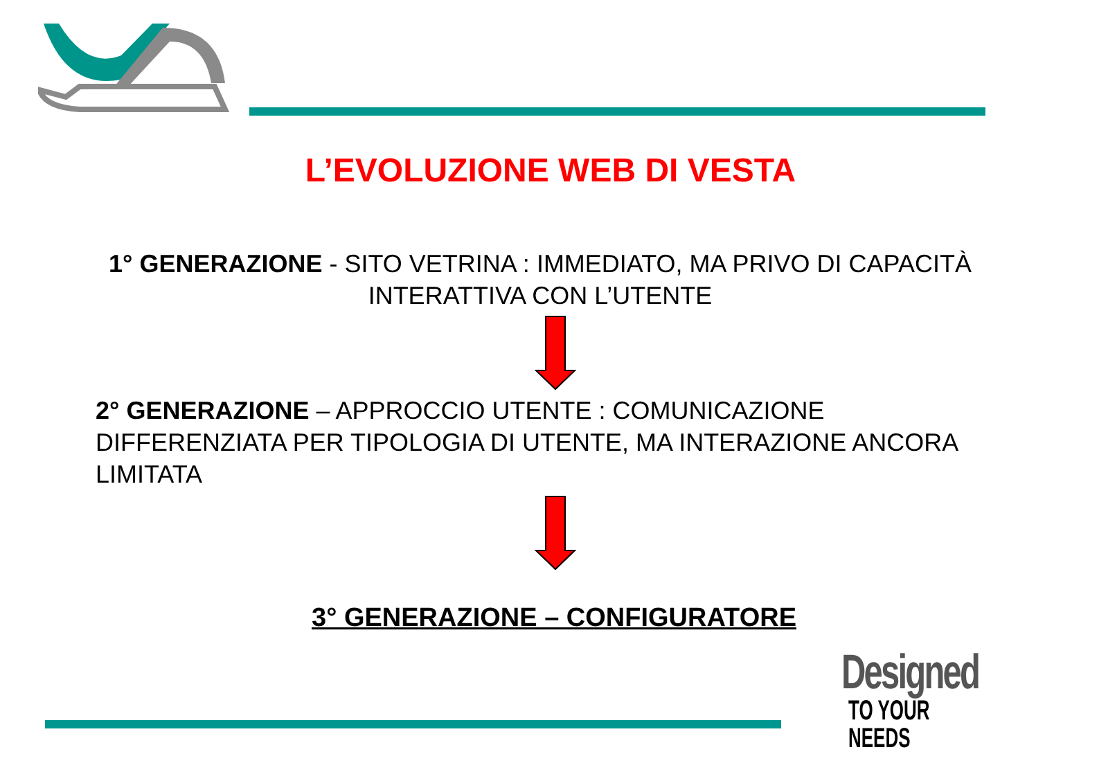L’EVOLUZIONE WEB DI VESTA
1° GENERAZIONE - SITO VETRINA : IMMEDIATO, MA PRIVO DI CAPACITÀ INTERATTIVA CON L’UTENTE
2° GENERAZIONE – APPROCCIO UTENTE : COMUNICAZIONE DIFFERENZIATA PER TIPOLOGIA DI UTENTE, MA INTERAZIONE ANCORA LIMITATA
3° GENERAZIONE – CONFIGURATORE
Designed
TO YOUR NEEDS